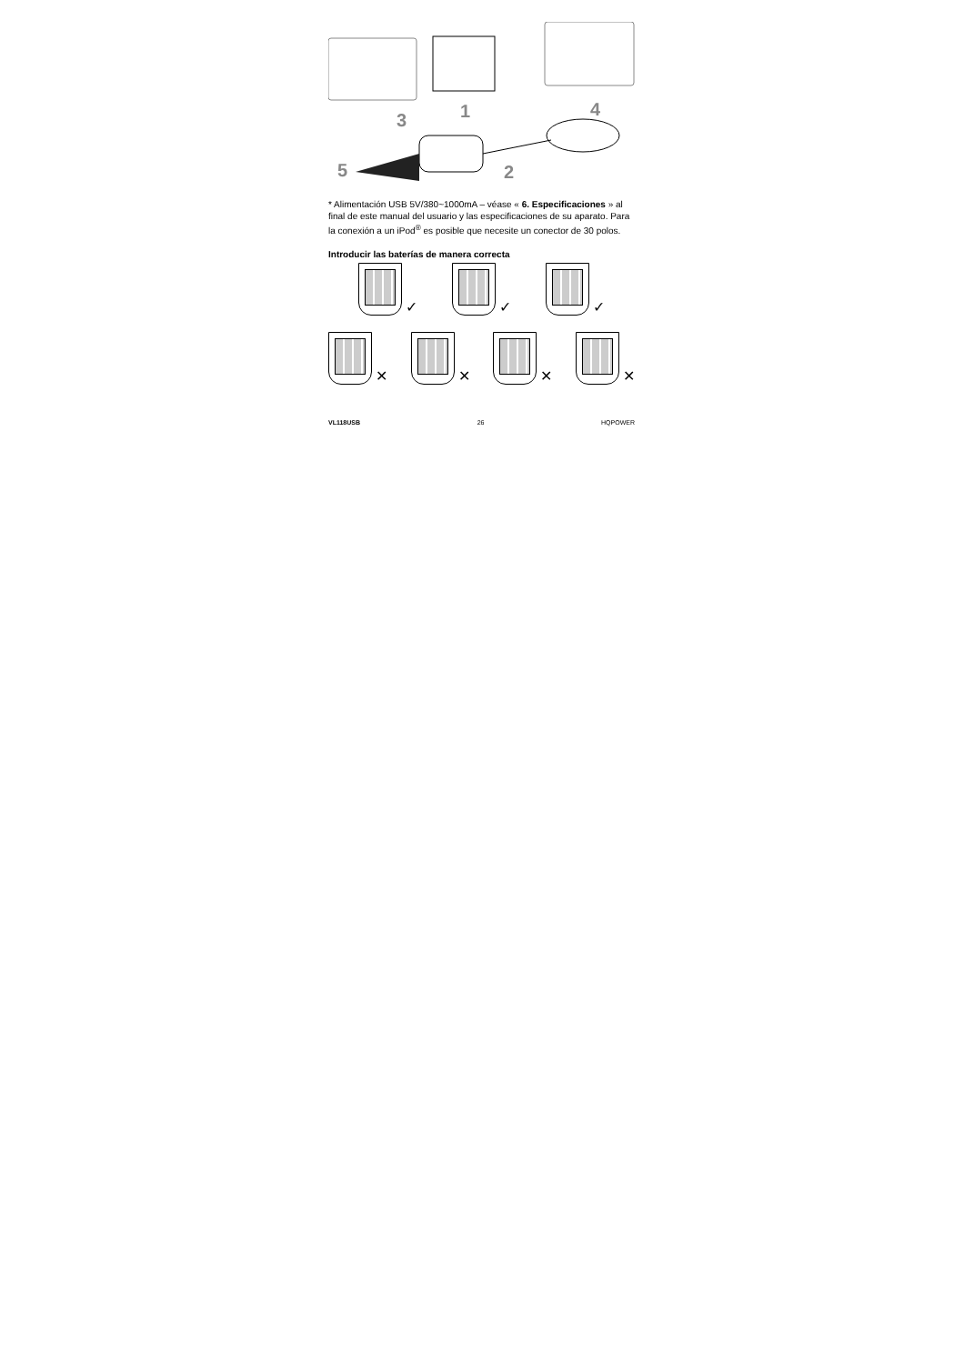5
3
1
2
4
* Alimentación USB 5V/380~1000mA – véase « 6. Especificaciones » al final de este manual del usuario y las especificaciones de su aparato. Para la conexión a un iPod<sup>®</sup> es posible que necesite un conector de 30 polos.
Introducir las baterías de manera correcta
✓ ✓ ✓
✕ ✕ ✕ ✕
VL118USB 26 HQPOWER